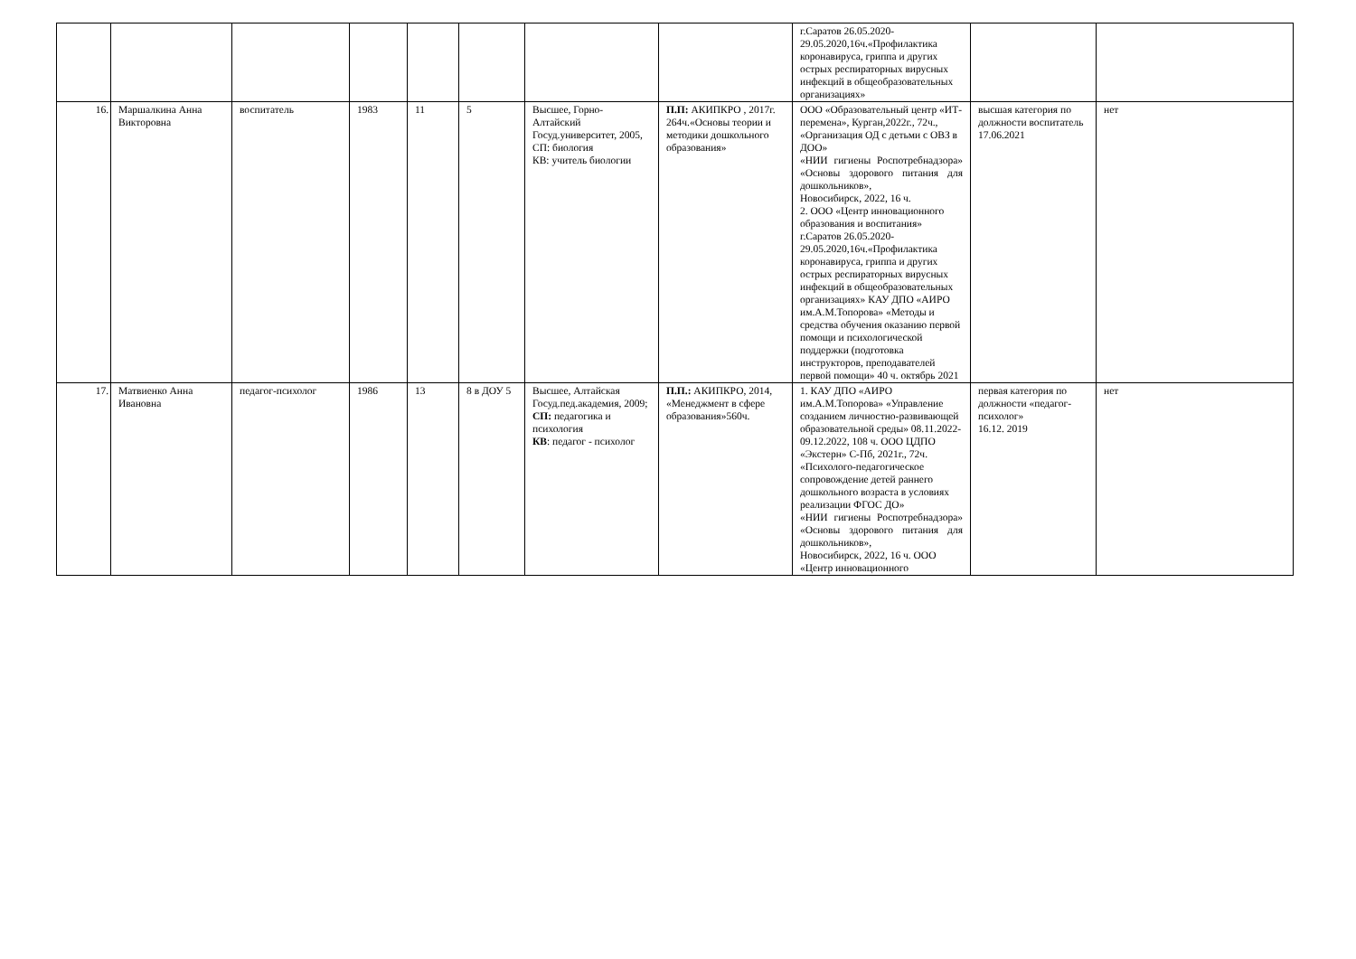| | | | | | | | | г.Саратов 26.05.2020-29.05.2020,16ч.«Профилактика коронавируса, гриппа и других острых респираторных вирусных инфекций в общеобразовательных организациях» | | |
| 16. | Маршалкина Анна Викторовна | воспитатель | 1983 | 11 | 5 | Высшее, Горно-Алтайский Госуд.университет, 2005, СП: биология КВ: учитель биологии | П.П: АКИПКРО , 2017г. 264ч.«Основы теории и методики дошкольного образования» | ООО «Образовательный центр «ИТ-перемена», Курган,2022г., 72ч., «Организация ОД с детьми с ОВЗ в ДОО» «НИИ гигиены Роспотребнадзора» «Основы здорового питания для дошкольников», Новосибирск, 2022, 16 ч. 2. ООО «Центр инновационного образования и воспитания» г.Саратов 26.05.2020-29.05.2020,16ч.«Профилактика коронавируса, гриппа и других острых респираторных вирусных инфекций в общеобразовательных организациях» КАУ ДПО «АИРО им.А.М.Топорова» «Методы и средства обучения оказанию первой помощи и психологической поддержки (подготовка инструкторов, преподавателей первой помощи» 40 ч. октябрь 2021 | высшая категория по должности воспитатель 17.06.2021 | нет |
| 17. | Матвиенко Анна Ивановна | педагог-психолог | 1986 | 13 | 8 в ДОУ 5 | Высшее, Алтайская Госуд.пед.академия, 2009; СП: педагогика и психология КВ : педагог - психолог | П.П.: АКИПКРО, 2014, «Менеджмент в сфере образования»560ч. | 1. КАУ ДПО «АИРО им.А.М.Топорова» «Управление созданием личностно-развивающей образовательной среды» 08.11.2022-09.12.2022, 108 ч. ООО ЦДПО «Экстерн» С-Пб, 2021г., 72ч. «Психолого-педагогическое сопровождение детей раннего дошкольного возраста в условиях реализации ФГОС ДО» «НИИ гигиены Роспотребнадзора» «Основы здорового питания для дошкольников», Новосибирск, 2022, 16 ч. ООО «Центр инновационного | первая категория по должности «педагог-психолог» 16.12. 2019 | нет |